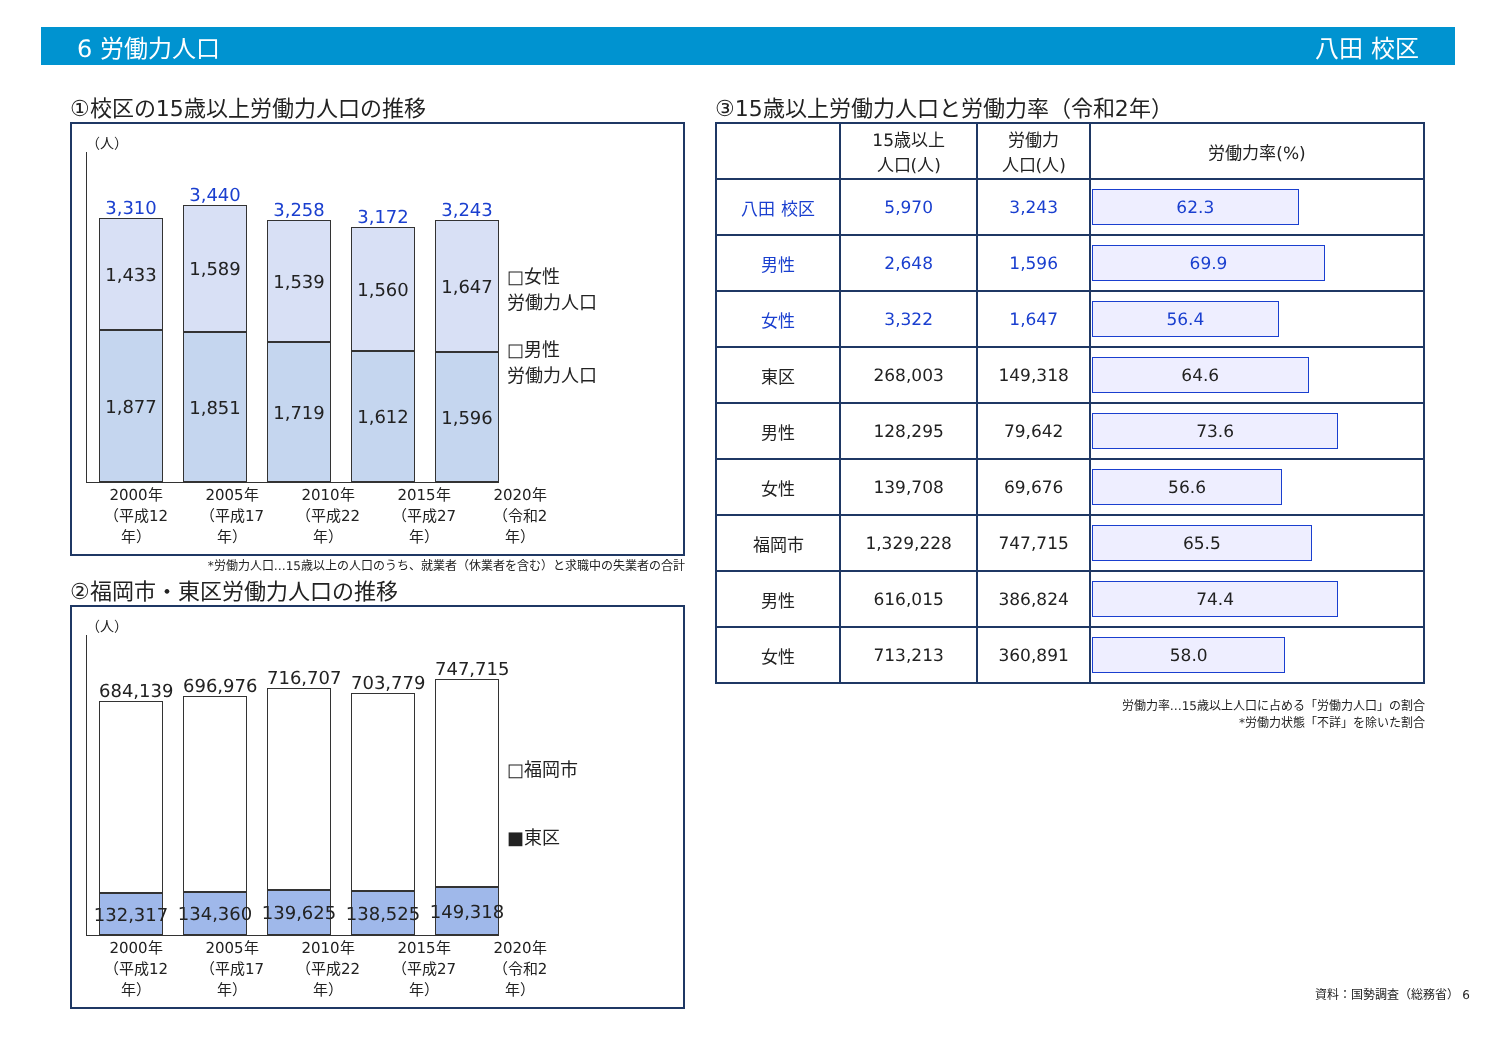6 労働力人口 八田 校区
①校区の15歳以上労働力人口の推移
（人）
3,310
1,433
1,877
3,440
1,589
1,851
3,258
1,539
1,719
3,172
1,560
1,612
3,243
1,647
1,596
□女性
労働力人口
□男性
労働力人口
2000年
（平成12年）
2005年
（平成17年）
2010年
（平成22年）
2015年
（平成27年）
2020年
（令和2年）
*労働力人口…15歳以上の人口のうち、就業者（休業者を含む）と求職中の失業者の合計
②福岡市・東区労働力人口の推移
（人）
684,139
132,317
696,976
134,360
716,707
139,625
703,779
138,525
747,715
149,318
□福岡市
■東区
2000年
（平成12年）
2005年
（平成17年）
2010年
（平成22年）
2015年
（平成27年）
2020年
（令和2年）
③15歳以上労働力人口と労働力率（令和2年）
| | 15歳以上 人口(人) | 労働力 人口(人) | 労働力率(%) |
| --- | --- | --- | --- |
| 八田 校区 | 5,970 | 3,243 | 62.3 |
| 男性 | 2,648 | 1,596 | 69.9 |
| 女性 | 3,322 | 1,647 | 56.4 |
| 東区 | 268,003 | 149,318 | 64.6 |
| 男性 | 128,295 | 79,642 | 73.6 |
| 女性 | 139,708 | 69,676 | 56.6 |
| 福岡市 | 1,329,228 | 747,715 | 65.5 |
| 男性 | 616,015 | 386,824 | 74.4 |
| 女性 | 713,213 | 360,891 | 58.0 |
労働力率…15歳以上人口に占める「労働力人口」の割合
*労働力状態「不詳」を除いた割合
資料：国勢調査（総務省） 6